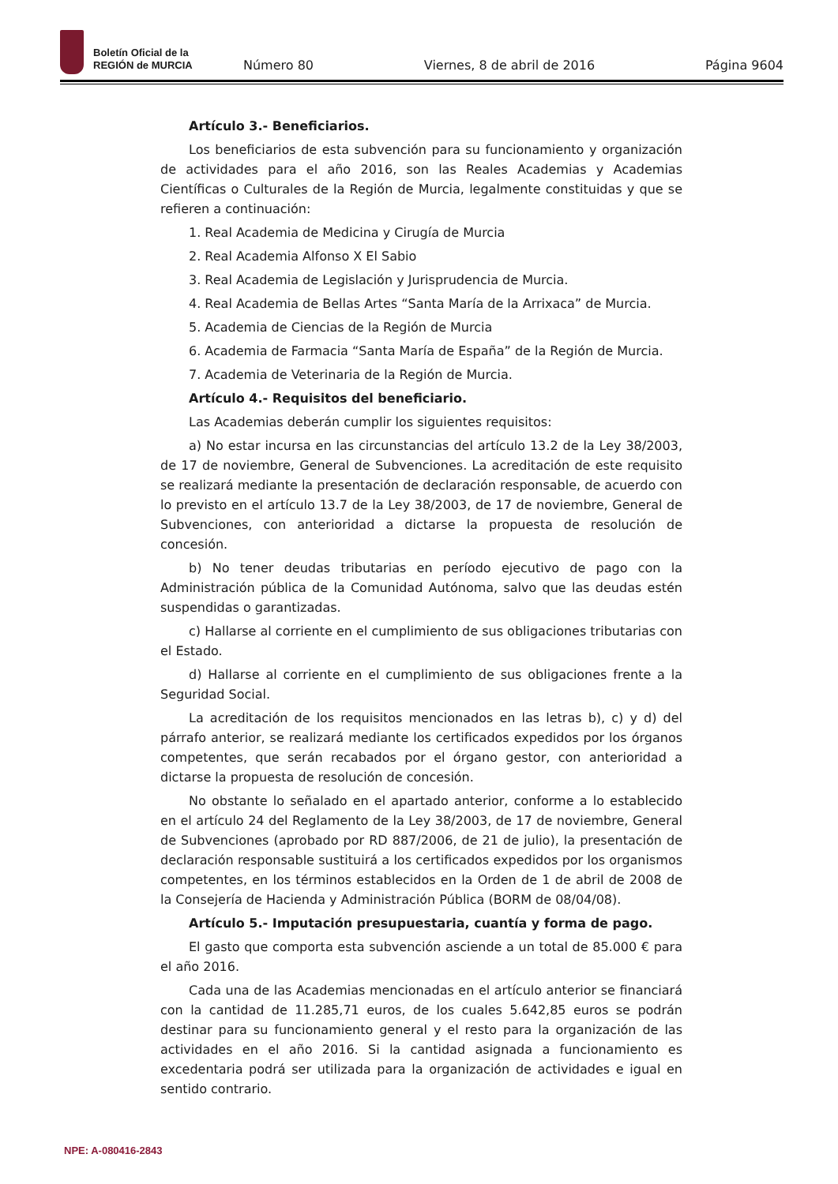Boletín Oficial de la
REGIÓN de MURCIA
Número 80 Viernes, 8 de abril de 2016 Página 9604
Artículo 3.- Beneficiarios.
Los beneficiarios de esta subvención para su funcionamiento y organización de actividades para el año 2016, son las Reales Academias y Academias Científicas o Culturales de la Región de Murcia, legalmente constituidas y que se refieren a continuación:
1. Real Academia de Medicina y Cirugía de Murcia
2. Real Academia Alfonso X El Sabio
3. Real Academia de Legislación y Jurisprudencia de Murcia.
4. Real Academia de Bellas Artes “Santa María de la Arrixaca” de Murcia.
5. Academia de Ciencias de la Región de Murcia
6. Academia de Farmacia “Santa María de España” de la Región de Murcia.
7. Academia de Veterinaria de la Región de Murcia.
Artículo 4.- Requisitos del beneficiario.
Las Academias deberán cumplir los siguientes requisitos:
a) No estar incursa en las circunstancias del artículo 13.2 de la Ley 38/2003, de 17 de noviembre, General de Subvenciones. La acreditación de este requisito se realizará mediante la presentación de declaración responsable, de acuerdo con lo previsto en el artículo 13.7 de la Ley 38/2003, de 17 de noviembre, General de Subvenciones, con anterioridad a dictarse la propuesta de resolución de concesión.
b) No tener deudas tributarias en período ejecutivo de pago con la Administración pública de la Comunidad Autónoma, salvo que las deudas estén suspendidas o garantizadas.
c) Hallarse al corriente en el cumplimiento de sus obligaciones tributarias con el Estado.
d) Hallarse al corriente en el cumplimiento de sus obligaciones frente a la Seguridad Social.
La acreditación de los requisitos mencionados en las letras b), c) y d) del párrafo anterior, se realizará mediante los certificados expedidos por los órganos competentes, que serán recabados por el órgano gestor, con anterioridad a dictarse la propuesta de resolución de concesión.
No obstante lo señalado en el apartado anterior, conforme a lo establecido en el artículo 24 del Reglamento de la Ley 38/2003, de 17 de noviembre, General de Subvenciones (aprobado por RD 887/2006, de 21 de julio), la presentación de declaración responsable sustituirá a los certificados expedidos por los organismos competentes, en los términos establecidos en la Orden de 1 de abril de 2008 de la Consejería de Hacienda y Administración Pública (BORM de 08/04/08).
Artículo 5.- Imputación presupuestaria, cuantía y forma de pago.
El gasto que comporta esta subvención asciende a un total de 85.000 € para el año 2016.
Cada una de las Academias mencionadas en el artículo anterior se financiará con la cantidad de 11.285,71 euros, de los cuales 5.642,85 euros se podrán destinar para su funcionamiento general y el resto para la organización de las actividades en el año 2016. Si la cantidad asignada a funcionamiento es excedentaria podrá ser utilizada para la organización de actividades e igual en sentido contrario.
NPE: A-080416-2843